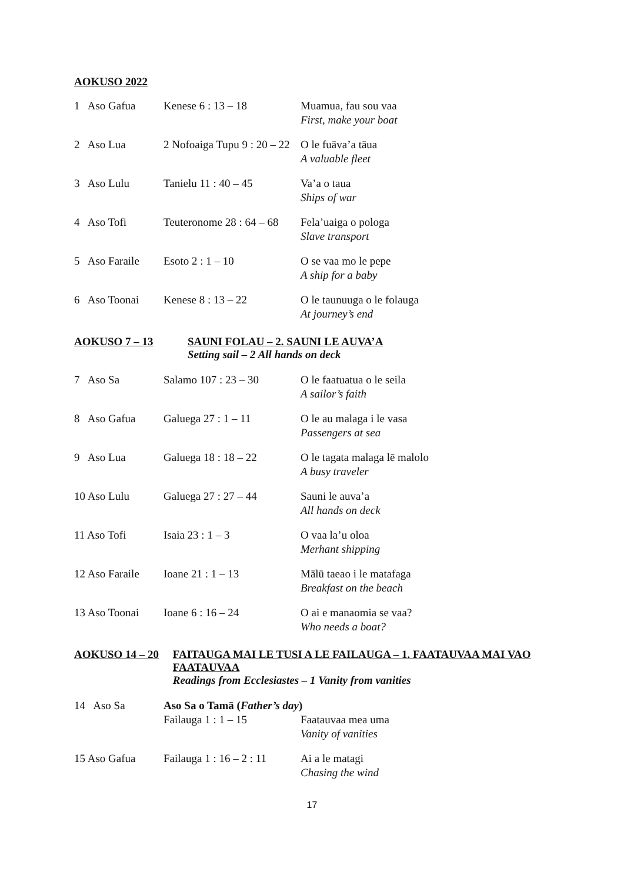AOKUSO 2022
| 1 Aso Gafua | Kenese 6 : 13 – 18 | Muamua, fau sou vaa First, make your boat |
| 2 Aso Lua | 2 Nofoaiga Tupu 9 : 20 – 22 | O le fuāva’a tāua A valuable fleet |
| 3 Aso Lulu | Tanielu 11 : 40 – 45 | Va’a o taua Ships of war |
| 4 Aso Tofi | Teuteronome 28 : 64 – 68 | Fela’uaiga o pologa Slave transport |
| 5 Aso Faraile | Esoto 2 : 1 – 10 | O se vaa mo le pepe A ship for a baby |
| 6 Aso Toonai | Kenese 8 : 13 – 22 | O le taunuuga o le folauga At journey’s end |
AOKUSO 7 – 13 SAUNI FOLAU – 2. SAUNI LE AUVA’A
Setting sail – 2 All hands on deck
| 7 Aso Sa | Salamo 107 : 23 – 30 | O le faatuatua o le seila A sailor’s faith |
| 8 Aso Gafua | Galuega 27 : 1 – 11 | O le au malaga i le vasa Passengers at sea |
| 9 Aso Lua | Galuega 18 : 18 – 22 | O le tagata malaga lē malolo A busy traveler |
| 10 Aso Lulu | Galuega 27 : 27 – 44 | Sauni le auva’a All hands on deck |
| 11 Aso Tofi | Isaia 23 : 1 – 3 | O vaa la’u oloa Merhant shipping |
| 12 Aso Faraile | Ioane 21 : 1 – 13 | Mālū taeao i le matafaga Breakfast on the beach |
| 13 Aso Toonai | Ioane 6 : 16 – 24 | O ai e manaomia se vaa? Who needs a boat? |
AOKUSO 14 – 20 FAITAUGA MAI LE TUSI A LE FAILAUGA – 1. FAATAUVAA MAI VAO FAATAUVAA
Readings from Ecclesiastes – 1 Vanity from vanities
| 14 Aso Sa | Aso Sa o Tamā ( Father’s day ) | |
| | Failauga 1 : 1 – 15 | Faatauvaa mea uma Vanity of vanities |
| 15 Aso Gafua | Failauga 1 : 16 – 2 : 11 | Ai a le matagi Chasing the wind |
17